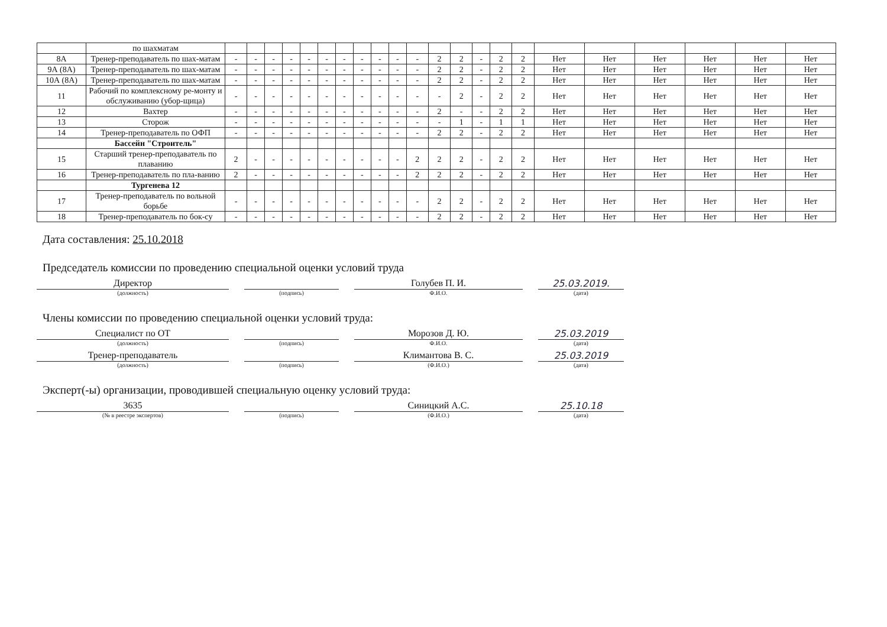| | по шахматам | | | | | | | | | | | | | | | | | | | | | | |
| 8А | Тренер-преподаватель по шах-матам | - | - | - | - | - | - | - | - | - | - | - | 2 | 2 | - | 2 | 2 | Нет | Нет | Нет | Нет | Нет | Нет |
| 9А (8А) | Тренер-преподаватель по шах-матам | - | - | - | - | - | - | - | - | - | - | - | 2 | 2 | - | 2 | 2 | Нет | Нет | Нет | Нет | Нет | Нет |
| 10А (8А) | Тренер-преподаватель по шах-матам | - | - | - | - | - | - | - | - | - | - | - | 2 | 2 | - | 2 | 2 | Нет | Нет | Нет | Нет | Нет | Нет |
| 11 | Рабочий по комплексному ре-монту и обслуживанию (убор-щица) | - | - | - | - | - | - | - | - | - | - | - | - | 2 | - | 2 | 2 | Нет | Нет | Нет | Нет | Нет | Нет |
| 12 | Вахтер | - | - | - | - | - | - | - | - | - | - | - | 2 | - | - | 2 | 2 | Нет | Нет | Нет | Нет | Нет | Нет |
| 13 | Сторож | - | - | - | - | - | - | - | - | - | - | - | - | 1 | - | 1 | 1 | Нет | Нет | Нет | Нет | Нет | Нет |
| 14 | Тренер-преподаватель по ОФП | - | - | - | - | - | - | - | - | - | - | - | 2 | 2 | - | 2 | 2 | Нет | Нет | Нет | Нет | Нет | Нет |
| | Бассейн "Строитель" | | | | | | | | | | | | | | | | | | | | | | |
| 15 | Старший тренер-преподаватель по плаванию | 2 | - | - | - | - | - | - | - | - | - | 2 | 2 | 2 | - | 2 | 2 | Нет | Нет | Нет | Нет | Нет | Нет |
| 16 | Тренер-преподаватель по пла-ванию | 2 | - | - | - | - | - | - | - | - | - | 2 | 2 | 2 | - | 2 | 2 | Нет | Нет | Нет | Нет | Нет | Нет |
| | Тургенева 12 | | | | | | | | | | | | | | | | | | | | | | |
| 17 | Тренер-преподаватель по вольной борьбе | - | - | - | - | - | - | - | - | - | - | - | 2 | 2 | - | 2 | 2 | Нет | Нет | Нет | Нет | Нет | Нет |
| 18 | Тренер-преподаватель по бок-су | - | - | - | - | - | - | - | - | - | - | - | 2 | 2 | - | 2 | 2 | Нет | Нет | Нет | Нет | Нет | Нет |
Дата составления: 25.10.2018
Председатель комиссии по проведению специальной оценки условий труда
Директор Голубев П. И. 25.03.2019.
(должность) (подпись) Ф.И.О. (дата)
Члены комиссии по проведению специальной оценки условий труда:
Специалист по ОТ Морозов Д. Ю. 25.03.2019
(должность) (подпись) Ф.И.О. (дата)
Тренер-преподаватель Климантова В. С. 25.03.2019
(должность) (подпись) (Ф.И.О.) (дата)
Эксперт(-ы) организации, проводившей специальную оценку условий труда:
3635 Синицкий А.С. 25.10.18
(№ в реестре экспертов) (подпись) (Ф.И.О.) (дата)